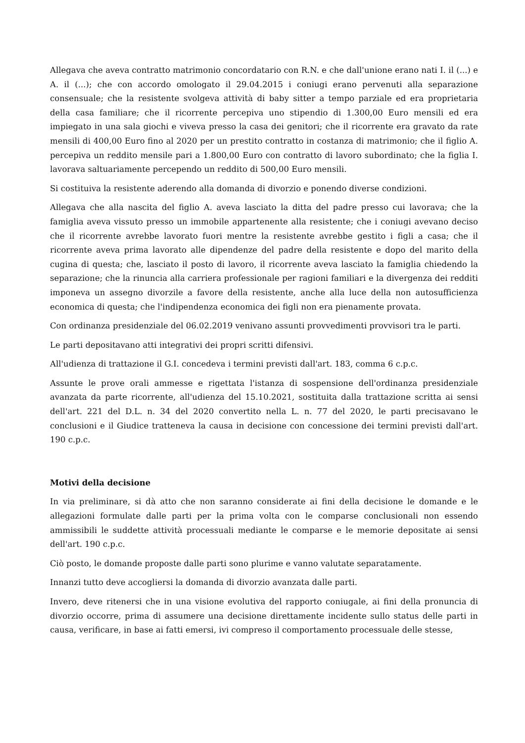Allegava che aveva contratto matrimonio concordatario con R.N. e che dall'unione erano nati I. il (...) e A. il (...); che con accordo omologato il 29.04.2015 i coniugi erano pervenuti alla separazione consensuale; che la resistente svolgeva attività di baby sitter a tempo parziale ed era proprietaria della casa familiare; che il ricorrente percepiva uno stipendio di 1.300,00 Euro mensili ed era impiegato in una sala giochi e viveva presso la casa dei genitori; che il ricorrente era gravato da rate mensili di 400,00 Euro fino al 2020 per un prestito contratto in costanza di matrimonio; che il figlio A. percepiva un reddito mensile pari a 1.800,00 Euro con contratto di lavoro subordinato; che la figlia I. lavorava saltuariamente percependo un reddito di 500,00 Euro mensili.
Si costituiva la resistente aderendo alla domanda di divorzio e ponendo diverse condizioni.
Allegava che alla nascita del figlio A. aveva lasciato la ditta del padre presso cui lavorava; che la famiglia aveva vissuto presso un immobile appartenente alla resistente; che i coniugi avevano deciso che il ricorrente avrebbe lavorato fuori mentre la resistente avrebbe gestito i figli a casa; che il ricorrente aveva prima lavorato alle dipendenze del padre della resistente e dopo del marito della cugina di questa; che, lasciato il posto di lavoro, il ricorrente aveva lasciato la famiglia chiedendo la separazione; che la rinuncia alla carriera professionale per ragioni familiari e la divergenza dei redditi imponeva un assegno divorzile a favore della resistente, anche alla luce della non autosufficienza economica di questa; che l'indipendenza economica dei figli non era pienamente provata.
Con ordinanza presidenziale del 06.02.2019 venivano assunti provvedimenti provvisori tra le parti.
Le parti depositavano atti integrativi dei propri scritti difensivi.
All'udienza di trattazione il G.I. concedeva i termini previsti dall'art. 183, comma 6 c.p.c.
Assunte le prove orali ammesse e rigettata l'istanza di sospensione dell'ordinanza presidenziale avanzata da parte ricorrente, all'udienza del 15.10.2021, sostituita dalla trattazione scritta ai sensi dell'art. 221 del D.L. n. 34 del 2020 convertito nella L. n. 77 del 2020, le parti precisavano le conclusioni e il Giudice tratteneva la causa in decisione con concessione dei termini previsti dall'art. 190 c.p.c.
Motivi della decisione
In via preliminare, si dà atto che non saranno considerate ai fini della decisione le domande e le allegazioni formulate dalle parti per la prima volta con le comparse conclusionali non essendo ammissibili le suddette attività processuali mediante le comparse e le memorie depositate ai sensi dell'art. 190 c.p.c.
Ciò posto, le domande proposte dalle parti sono plurime e vanno valutate separatamente.
Innanzi tutto deve accogliersi la domanda di divorzio avanzata dalle parti.
Invero, deve ritenersi che in una visione evolutiva del rapporto coniugale, ai fini della pronuncia di divorzio occorre, prima di assumere una decisione direttamente incidente sullo status delle parti in causa, verificare, in base ai fatti emersi, ivi compreso il comportamento processuale delle stesse,